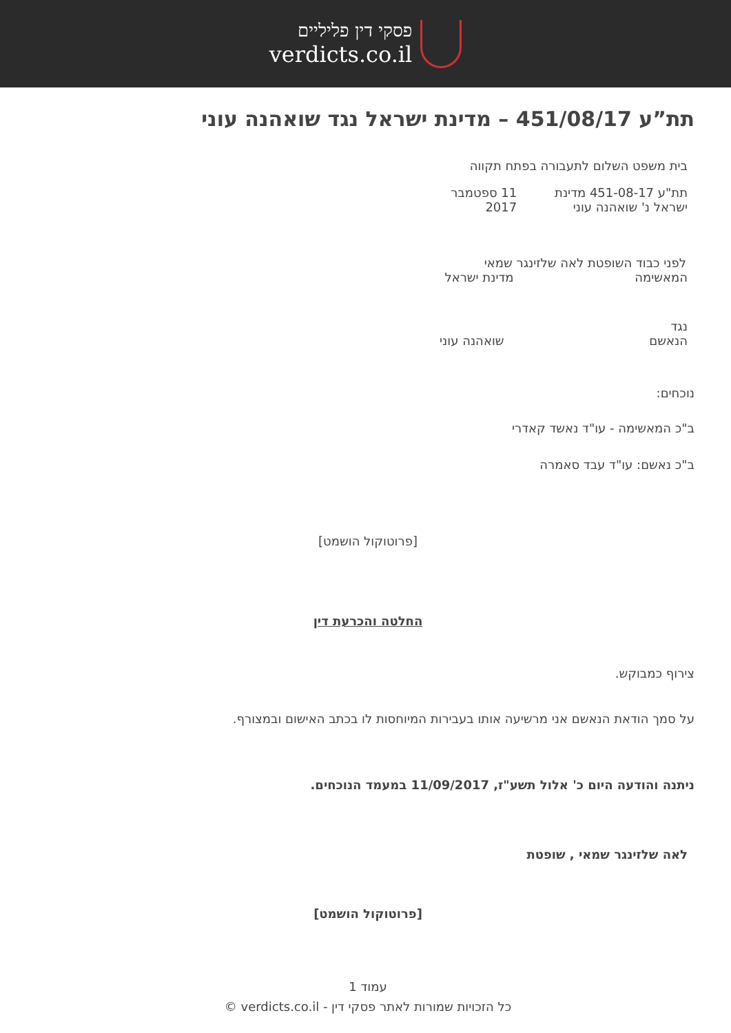פסקי דין פליליים
verdicts.co.il
תת”ע 451/08/17 – מדינת ישראל נגד שואהנה עוני
בית משפט השלום לתעבורה בפתח תקווה
תת"ע 451-08-17 מדינת ישראל נ' שואהנה עוני 11 ספטמבר 2017
לפני כבוד השופטת לאה שלזינגר שמאי
המאשימה מדינת ישראל
נגד
הנאשם שואהנה עוני
נוכחים:
ב"כ המאשימה - עו"ד נאשד קאדרי
ב"כ נאשם: עו"ד עבד סאמרה
[פרוטוקול הושמט]
החלטה והכרעת דין
צירוף כמבוקש.
על סמך הודאת הנאשם אני מרשיעה אותו בעבירות המיוחסות לו בכתב האישום ובמצורף.
ניתנה והודעה היום כ' אלול תשע"ז, 11/09/2017 במעמד הנוכחים.
לאה שלזינגר שמאי , שופטת
[פרוטוקול הושמט]
עמוד 1
כל הזכויות שמורות לאתר פסקי דין - verdicts.co.il ©